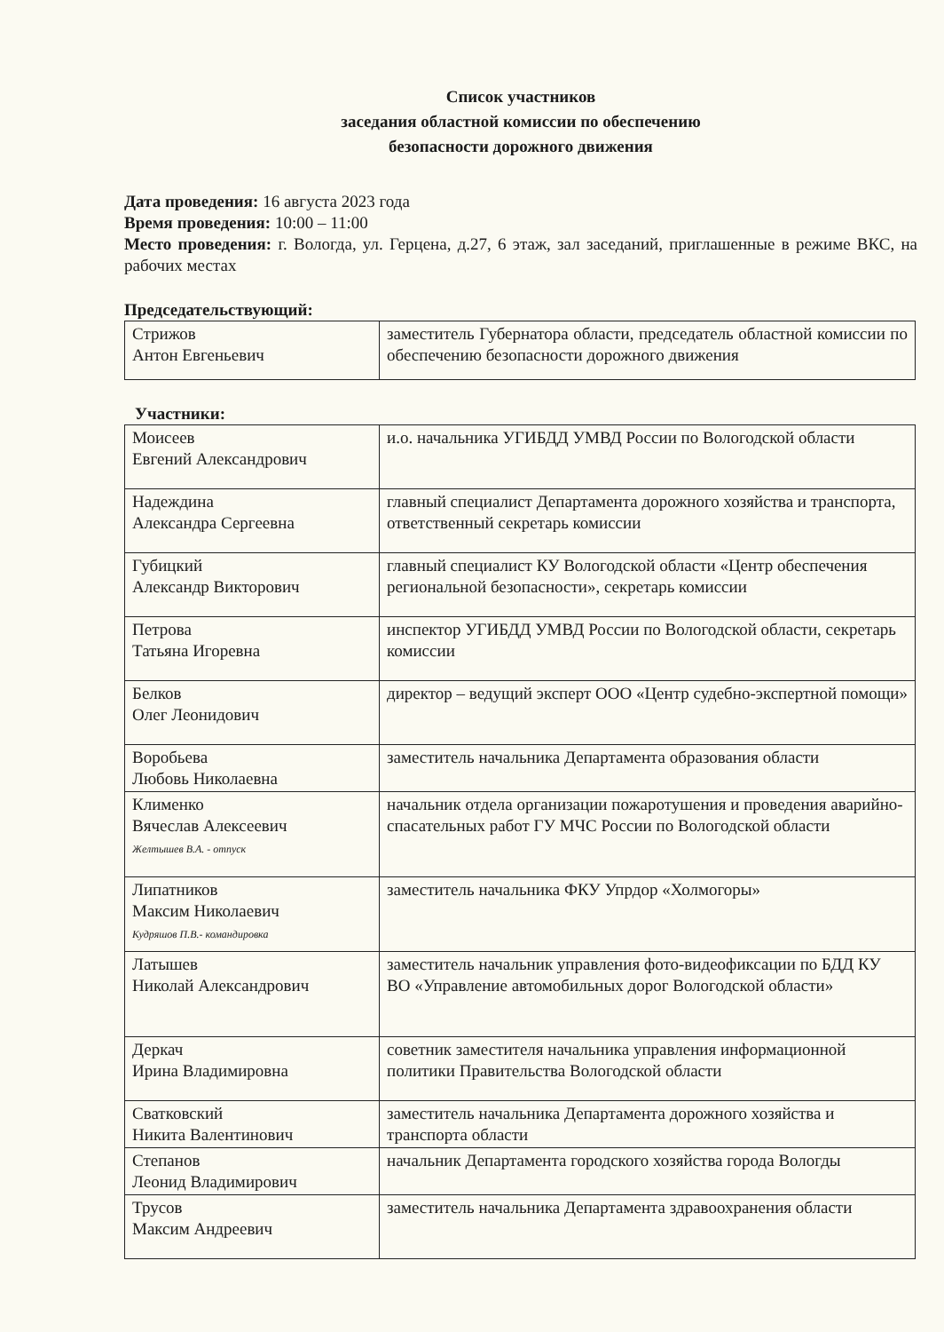Список участников
заседания областной комиссии по обеспечению
безопасности дорожного движения
Дата проведения: 16 августа 2023 года
Время проведения: 10:00 – 11:00
Место проведения: г. Вологда, ул. Герцена, д.27, 6 этаж, зал заседаний, приглашенные в режиме ВКС, на рабочих местах
Председательствующий:
| Стрижов Антон Евгеньевич | заместитель Губернатора области, председатель областной комиссии по обеспечению безопасности дорожного движения |
Участники:
| Моисеев Евгений Александрович | и.о. начальника УГИБДД УМВД России по Вологодской области |
| Надеждина Александра Сергеевна | главный специалист Департамента дорожного хозяйства и транспорта, ответственный секретарь комиссии |
| Губицкий Александр Викторович | главный специалист КУ Вологодской области «Центр обеспечения региональной безопасности», секретарь комиссии |
| Петрова Татьяна Игоревна | инспектор УГИБДД УМВД России по Вологодской области, секретарь комиссии |
| Белков Олег Леонидович | директор – ведущий эксперт ООО «Центр судебно-экспертной помощи» |
| Воробьева Любовь Николаевна | заместитель начальника Департамента образования области |
| Клименко Вячеслав Алексеевич Желтышев В.А. - отпуск | начальник отдела организации пожаротушения и проведения аварийно-спасательных работ ГУ МЧС России по Вологодской области |
| Липатников Максим Николаевич Кудряшов П.В.- командировка | заместитель начальника ФКУ Упрдор «Холмогоры» |
| Латышев Николай Александрович | заместитель начальник управления фото-видеофиксации по БДД КУ ВО «Управление автомобильных дорог Вологодской области» |
| Деркач Ирина Владимировна | советник заместителя начальника управления информационной политики Правительства Вологодской области |
| Сватковский Никита Валентинович | заместитель начальника Департамента дорожного хозяйства и транспорта области |
| Степанов Леонид Владимирович | начальник Департамента городского хозяйства города Вологды |
| Трусов Максим Андреевич | заместитель начальника Департамента здравоохранения области |